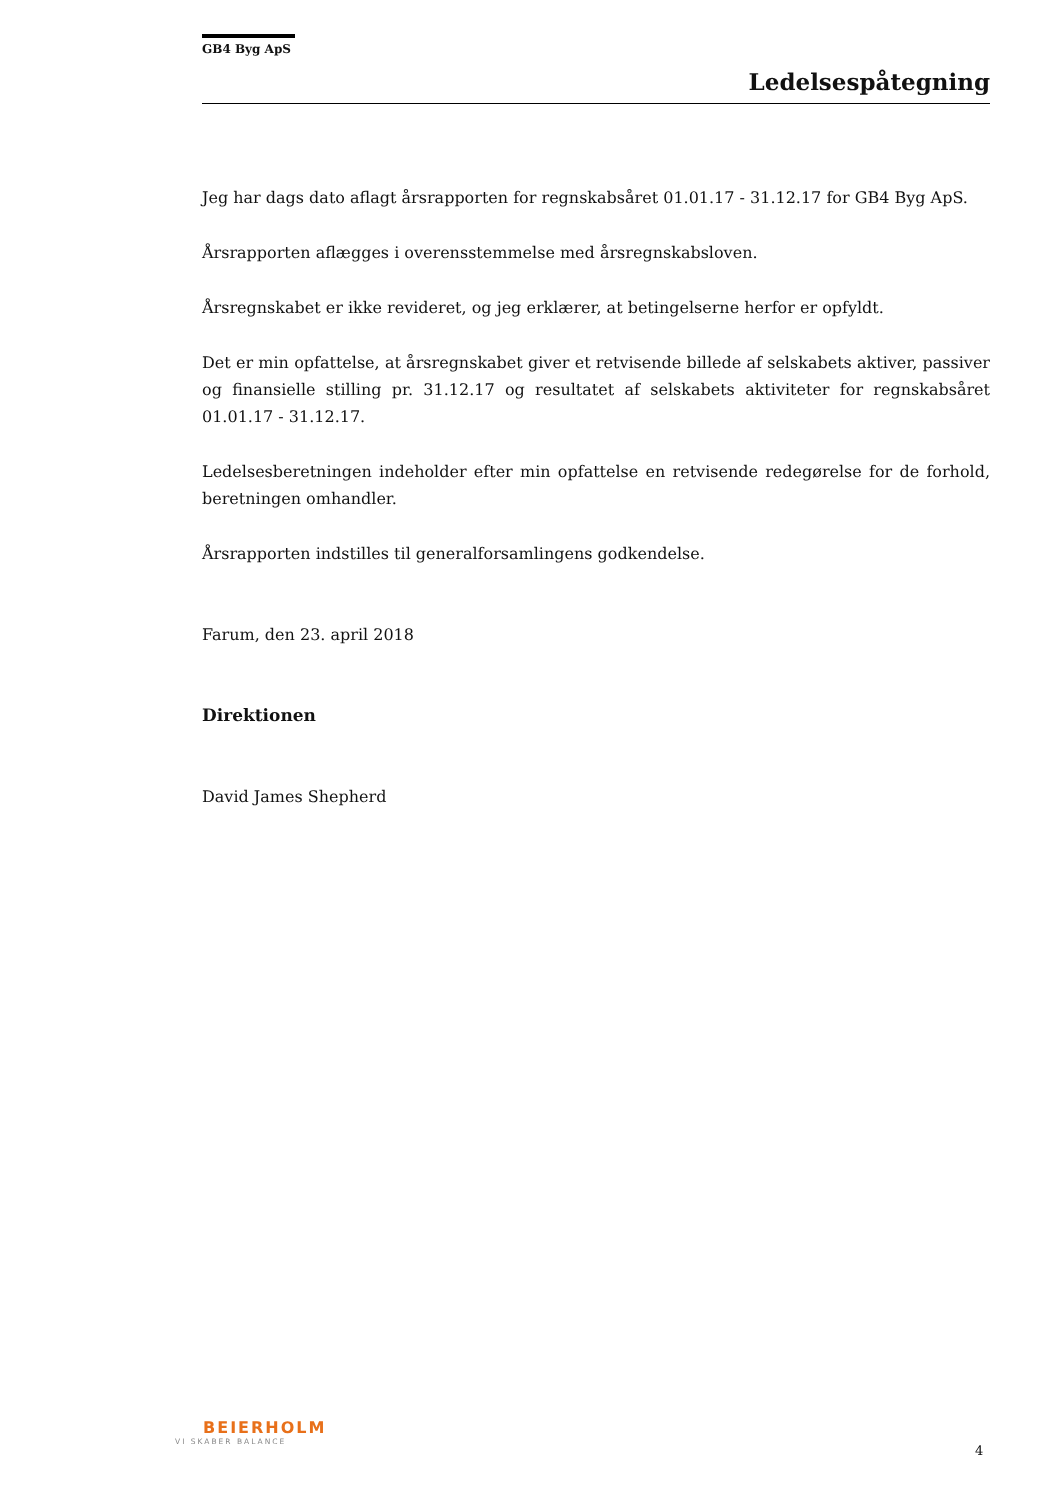GB4 Byg ApS
Ledelsespåtegning
Jeg har dags dato aflagt årsrapporten for regnskabsåret 01.01.17 - 31.12.17 for GB4 Byg ApS.
Årsrapporten aflægges i overensstemmelse med årsregnskabsloven.
Årsregnskabet er ikke revideret, og jeg erklærer, at betingelserne herfor er opfyldt.
Det er min opfattelse, at årsregnskabet giver et retvisende billede af selskabets aktiver, passiver og finansielle stilling pr. 31.12.17 og resultatet af selskabets aktiviteter for regnskabsåret 01.01.17 - 31.12.17.
Ledelsesberetningen indeholder efter min opfattelse en retvisende redegørelse for de forhold, beretningen omhandler.
Årsrapporten indstilles til generalforsamlingens godkendelse.
Farum, den 23. april 2018
Direktionen
David James Shepherd
BEIERHOLM
VI SKABER BALANCE
4